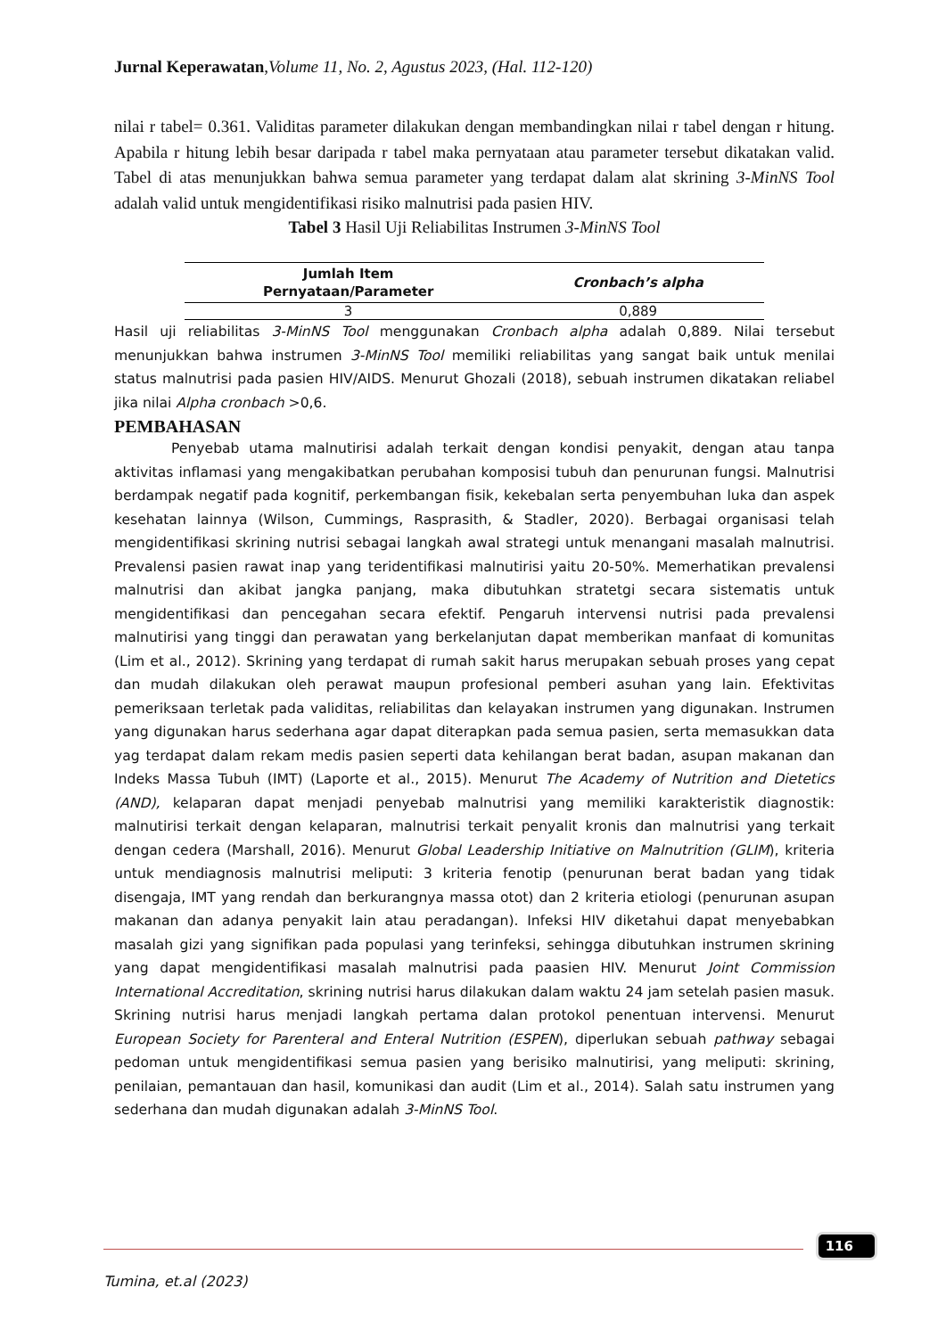Jurnal Keperawatan,Volume 11, No. 2, Agustus 2023, (Hal. 112-120)
nilai r tabel= 0.361. Validitas parameter dilakukan dengan membandingkan nilai r tabel dengan r hitung. Apabila r hitung lebih besar daripada r tabel maka pernyataan atau parameter tersebut dikatakan valid. Tabel di atas menunjukkan bahwa semua parameter yang terdapat dalam alat skrining 3-MinNS Tool adalah valid untuk mengidentifikasi risiko malnutrisi pada pasien HIV.
Tabel 3 Hasil Uji Reliabilitas Instrumen 3-MinNS Tool
| Jumlah Item Pernyataan/Parameter | Cronbach’s alpha |
| --- | --- |
| 3 | 0,889 |
Hasil uji reliabilitas 3-MinNS Tool menggunakan Cronbach alpha adalah 0,889. Nilai tersebut menunjukkan bahwa instrumen 3-MinNS Tool memiliki reliabilitas yang sangat baik untuk menilai status malnutrisi pada pasien HIV/AIDS. Menurut Ghozali (2018), sebuah instrumen dikatakan reliabel jika nilai Alpha cronbach >0,6.
PEMBAHASAN
Penyebab utama malnutirisi adalah terkait dengan kondisi penyakit, dengan atau tanpa aktivitas inflamasi yang mengakibatkan perubahan komposisi tubuh dan penurunan fungsi. Malnutrisi berdampak negatif pada kognitif, perkembangan fisik, kekebalan serta penyembuhan luka dan aspek kesehatan lainnya (Wilson, Cummings, Rasprasith, & Stadler, 2020). Berbagai organisasi telah mengidentifikasi skrining nutrisi sebagai langkah awal strategi untuk menangani masalah malnutrisi. Prevalensi pasien rawat inap yang teridentifikasi malnutirisi yaitu 20-50%. Memerhatikan prevalensi malnutrisi dan akibat jangka panjang, maka dibutuhkan stratetgi secara sistematis untuk mengidentifikasi dan pencegahan secara efektif. Pengaruh intervensi nutrisi pada prevalensi malnutirisi yang tinggi dan perawatan yang berkelanjutan dapat memberikan manfaat di komunitas (Lim et al., 2012). Skrining yang terdapat di rumah sakit harus merupakan sebuah proses yang cepat dan mudah dilakukan oleh perawat maupun profesional pemberi asuhan yang lain. Efektivitas pemeriksaan terletak pada validitas, reliabilitas dan kelayakan instrumen yang digunakan. Instrumen yang digunakan harus sederhana agar dapat diterapkan pada semua pasien, serta memasukkan data yag terdapat dalam rekam medis pasien seperti data kehilangan berat badan, asupan makanan dan Indeks Massa Tubuh (IMT) (Laporte et al., 2015). Menurut The Academy of Nutrition and Dietetics (AND), kelaparan dapat menjadi penyebab malnutrisi yang memiliki karakteristik diagnostik: malnutirisi terkait dengan kelaparan, malnutrisi terkait penyalit kronis dan malnutrisi yang terkait dengan cedera (Marshall, 2016). Menurut Global Leadership Initiative on Malnutrition (GLIM), kriteria untuk mendiagnosis malnutrisi meliputi: 3 kriteria fenotip (penurunan berat badan yang tidak disengaja, IMT yang rendah dan berkurangnya massa otot) dan 2 kriteria etiologi (penurunan asupan makanan dan adanya penyakit lain atau peradangan). Infeksi HIV diketahui dapat menyebabkan masalah gizi yang signifikan pada populasi yang terinfeksi, sehingga dibutuhkan instrumen skrining yang dapat mengidentifikasi masalah malnutrisi pada paasien HIV. Menurut Joint Commission International Accreditation, skrining nutrisi harus dilakukan dalam waktu 24 jam setelah pasien masuk. Skrining nutrisi harus menjadi langkah pertama dalan protokol penentuan intervensi. Menurut European Society for Parenteral and Enteral Nutrition (ESPEN), diperlukan sebuah pathway sebagai pedoman untuk mengidentifikasi semua pasien yang berisiko malnutirisi, yang meliputi: skrining, penilaian, pemantauan dan hasil, komunikasi dan audit (Lim et al., 2014). Salah satu instrumen yang sederhana dan mudah digunakan adalah 3-MinNS Tool.
116
Tumina, et.al (2023)